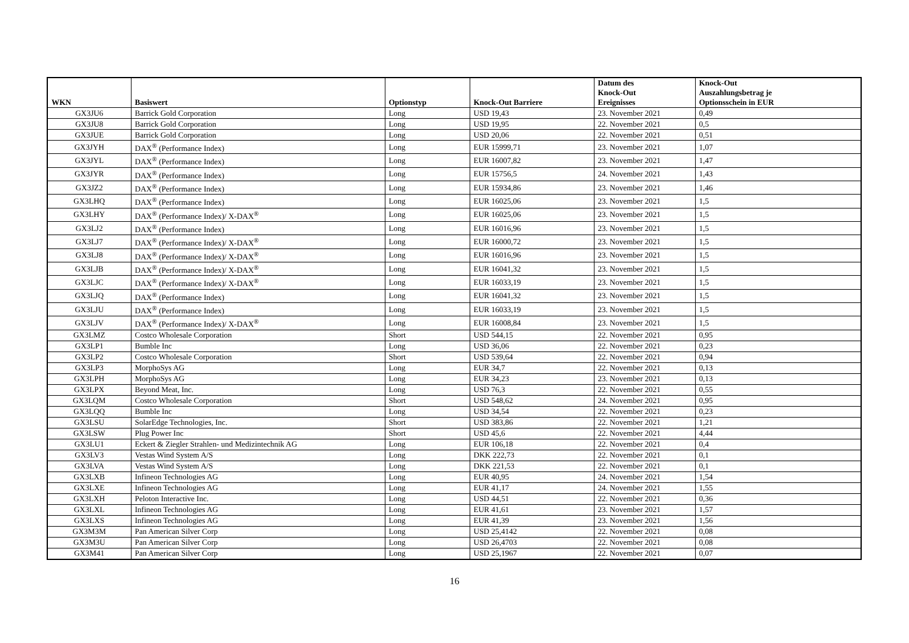| WKN | Basiswert | Optionstyp | Knock-Out Barriere | Datum des Knock-Out Ereignisses | Knock-Out Auszahlungsbetrag je Optionsschein in EUR |
| --- | --- | --- | --- | --- | --- |
| GX3JU6 | Barrick Gold Corporation | Long | USD 19,43 | 23. November 2021 | 0,49 |
| GX3JU8 | Barrick Gold Corporation | Long | USD 19,95 | 22. November 2021 | 0,5 |
| GX3JUE | Barrick Gold Corporation | Long | USD 20,06 | 22. November 2021 | 0,51 |
| GX3JYH | DAX<sup>®</sup> (Performance Index) | Long | EUR 15999,71 | 23. November 2021 | 1,07 |
| GX3JYL | DAX<sup>®</sup> (Performance Index) | Long | EUR 16007,82 | 23. November 2021 | 1,47 |
| GX3JYR | DAX<sup>®</sup> (Performance Index) | Long | EUR 15756,5 | 24. November 2021 | 1,43 |
| GX3JZ2 | DAX<sup>®</sup> (Performance Index) | Long | EUR 15934,86 | 23. November 2021 | 1,46 |
| GX3LHQ | DAX<sup>®</sup> (Performance Index) | Long | EUR 16025,06 | 23. November 2021 | 1,5 |
| GX3LHY | DAX<sup>®</sup> (Performance Index)/ X-DAX<sup>®</sup> | Long | EUR 16025,06 | 23. November 2021 | 1,5 |
| GX3LJ2 | DAX<sup>®</sup> (Performance Index) | Long | EUR 16016,96 | 23. November 2021 | 1,5 |
| GX3LJ7 | DAX<sup>®</sup> (Performance Index)/ X-DAX<sup>®</sup> | Long | EUR 16000,72 | 23. November 2021 | 1,5 |
| GX3LJ8 | DAX<sup>®</sup> (Performance Index)/ X-DAX<sup>®</sup> | Long | EUR 16016,96 | 23. November 2021 | 1,5 |
| GX3LJB | DAX<sup>®</sup> (Performance Index)/ X-DAX<sup>®</sup> | Long | EUR 16041,32 | 23. November 2021 | 1,5 |
| GX3LJC | DAX<sup>®</sup> (Performance Index)/ X-DAX<sup>®</sup> | Long | EUR 16033,19 | 23. November 2021 | 1,5 |
| GX3LJQ | DAX<sup>®</sup> (Performance Index) | Long | EUR 16041,32 | 23. November 2021 | 1,5 |
| GX3LJU | DAX<sup>®</sup> (Performance Index) | Long | EUR 16033,19 | 23. November 2021 | 1,5 |
| GX3LJV | DAX<sup>®</sup> (Performance Index)/ X-DAX<sup>®</sup> | Long | EUR 16008,84 | 23. November 2021 | 1,5 |
| GX3LMZ | Costco Wholesale Corporation | Short | USD 544,15 | 22. November 2021 | 0,95 |
| GX3LP1 | Bumble Inc | Long | USD 36,06 | 22. November 2021 | 0,23 |
| GX3LP2 | Costco Wholesale Corporation | Short | USD 539,64 | 22. November 2021 | 0,94 |
| GX3LP3 | MorphoSys AG | Long | EUR 34,7 | 22. November 2021 | 0,13 |
| GX3LPH | MorphoSys AG | Long | EUR 34,23 | 23. November 2021 | 0,13 |
| GX3LPX | Beyond Meat, Inc. | Long | USD 76,3 | 22. November 2021 | 0,55 |
| GX3LQM | Costco Wholesale Corporation | Short | USD 548,62 | 24. November 2021 | 0,95 |
| GX3LQQ | Bumble Inc | Long | USD 34,54 | 22. November 2021 | 0,23 |
| GX3LSU | SolarEdge Technologies, Inc. | Short | USD 383,86 | 22. November 2021 | 1,21 |
| GX3LSW | Plug Power Inc | Short | USD 45,6 | 22. November 2021 | 4,44 |
| GX3LU1 | Eckert & Ziegler Strahlen- und Medizintechnik AG | Long | EUR 106,18 | 22. November 2021 | 0,4 |
| GX3LV3 | Vestas Wind System A/S | Long | DKK 222,73 | 22. November 2021 | 0,1 |
| GX3LVA | Vestas Wind System A/S | Long | DKK 221,53 | 22. November 2021 | 0,1 |
| GX3LXB | Infineon Technologies AG | Long | EUR 40,95 | 24. November 2021 | 1,54 |
| GX3LXE | Infineon Technologies AG | Long | EUR 41,17 | 24. November 2021 | 1,55 |
| GX3LXH | Peloton Interactive Inc. | Long | USD 44,51 | 22. November 2021 | 0,36 |
| GX3LXL | Infineon Technologies AG | Long | EUR 41,61 | 23. November 2021 | 1,57 |
| GX3LXS | Infineon Technologies AG | Long | EUR 41,39 | 23. November 2021 | 1,56 |
| GX3M3M | Pan American Silver Corp | Long | USD 25,4142 | 22. November 2021 | 0,08 |
| GX3M3U | Pan American Silver Corp | Long | USD 26,4703 | 22. November 2021 | 0,08 |
| GX3M41 | Pan American Silver Corp | Long | USD 25,1967 | 22. November 2021 | 0,07 |
16